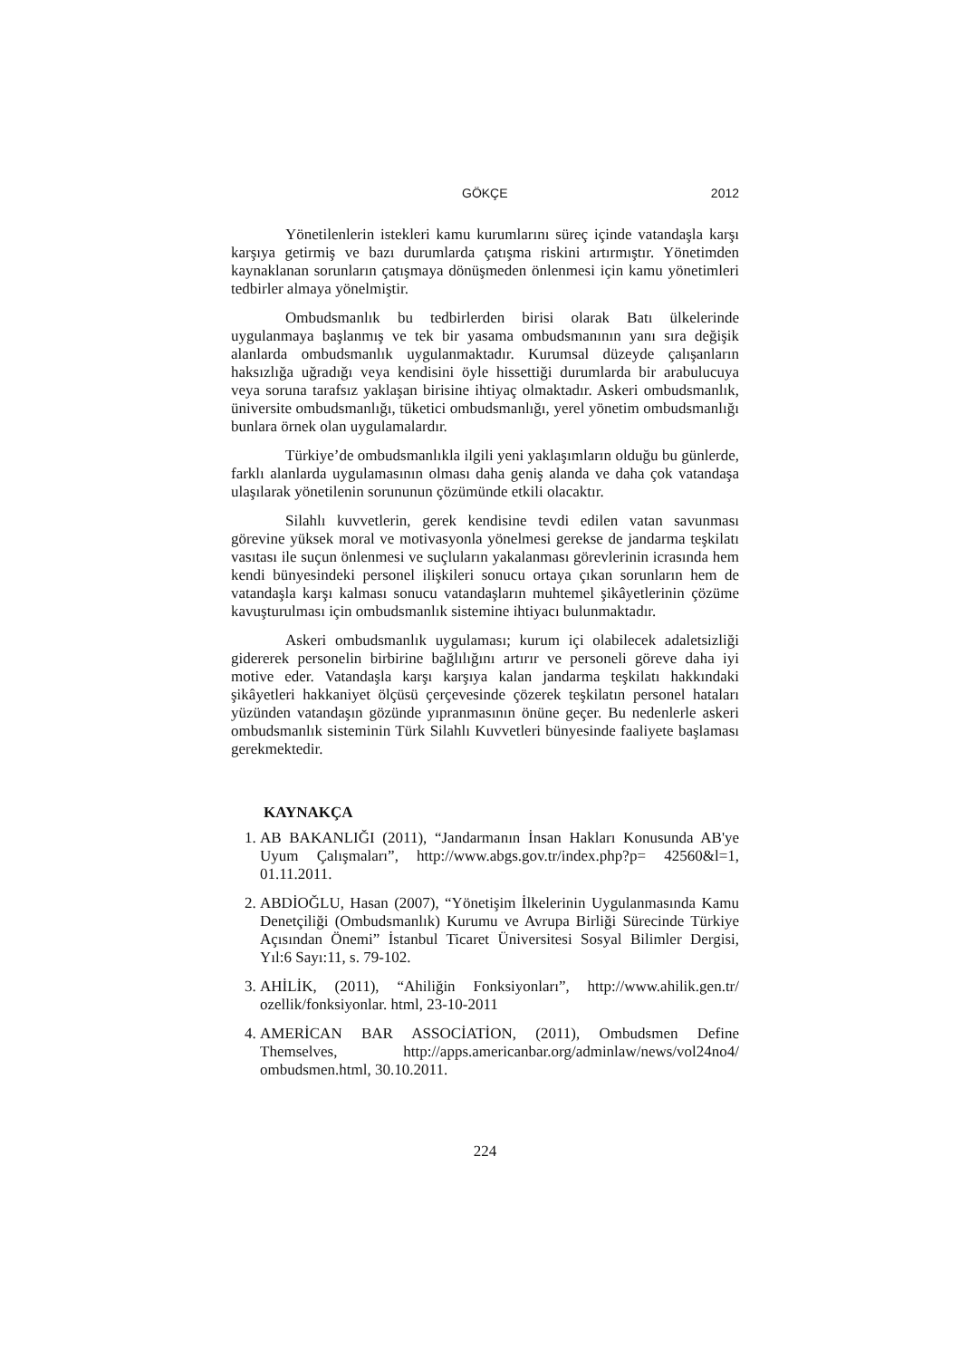GÖKÇE 2012
Yönetilenlerin istekleri kamu kurumlarını süreç içinde vatandaşla karşı karşıya getirmiş ve bazı durumlarda çatışma riskini artırmıştır. Yönetimden kaynaklanan sorunların çatışmaya dönüşmeden önlenmesi için kamu yönetimleri tedbirler almaya yönelmiştir.
Ombudsmanlık bu tedbirlerden birisi olarak Batı ülkelerinde uygulanmaya başlanmış ve tek bir yasama ombudsmanının yanı sıra değişik alanlarda ombudsmanlık uygulanmaktadır. Kurumsal düzeyde çalışanların haksızlığa uğradığı veya kendisini öyle hissettiği durumlarda bir arabulucuya veya soruna tarafsız yaklaşan birisine ihtiyaç olmaktadır. Askeri ombudsmanlık, üniversite ombudsmanlığı, tüketici ombudsmanlığı, yerel yönetim ombudsmanlığı bunlara örnek olan uygulamalardır.
Türkiye’de ombudsmanlıkla ilgili yeni yaklaşımların olduğu bu günlerde, farklı alanlarda uygulamasının olması daha geniş alanda ve daha çok vatandaşa ulaşılarak yönetilenin sorununun çözümünde etkili olacaktır.
Silahlı kuvvetlerin, gerek kendisine tevdi edilen vatan savunması görevine yüksek moral ve motivasyonla yönelmesi gerekse de jandarma teşkilatı vasıtası ile suçun önlenmesi ve suçluların yakalanması görevlerinin icrasında hem kendi bünyesindeki personel ilişkileri sonucu ortaya çıkan sorunların hem de vatandaşla karşı kalması sonucu vatandaşların muhtemel şikâyetlerinin çözüme kavuşturulması için ombudsmanlık sistemine ihtiyacı bulunmaktadır.
Askeri ombudsmanlık uygulaması; kurum içi olabilecek adaletsizliği gidererek personelin birbirine bağlılığını artırır ve personeli göreve daha iyi motive eder. Vatandaşla karşı karşıya kalan jandarma teşkilatı hakkındaki şikâyetleri hakkaniyet ölçüsü çerçevesinde çözerek teşkilatın personel hataları yüzünden vatandaşın gözünde yıpranmasının önüne geçer. Bu nedenlerle askeri ombudsmanlık sisteminin Türk Silahlı Kuvvetleri bünyesinde faaliyete başlaması gerekmektedir.
KAYNAKÇA
1. AB BAKANLIĞI (2011), “Jandarmanın İnsan Hakları Konusunda AB'ye Uyum Çalışmaları”, http://www.abgs.gov.tr/index.php?p= 42560&l=1, 01.11.2011.
2. ABDİOĞLU, Hasan (2007), “Yönetişim İlkelerinin Uygulanmasında Kamu Denetçiliği (Ombudsmanlık) Kurumu ve Avrupa Birliği Sürecinde Türkiye Açısından Önemi” İstanbul Ticaret Üniversitesi Sosyal Bilimler Dergisi, Yıl:6 Sayı:11, s. 79-102.
3. AHİLİK, (2011), “Ahiliğin Fonksiyonları”, http://www.ahilik.gen.tr/ ozellik/fonksiyonlar. html, 23-10-2011
4. AMERİCAN BAR ASSOCİATİON, (2011), Ombudsmen Define Themselves, http://apps.americanbar.org/adminlaw/news/vol24no4/ ombudsmen.html, 30.10.2011.
224